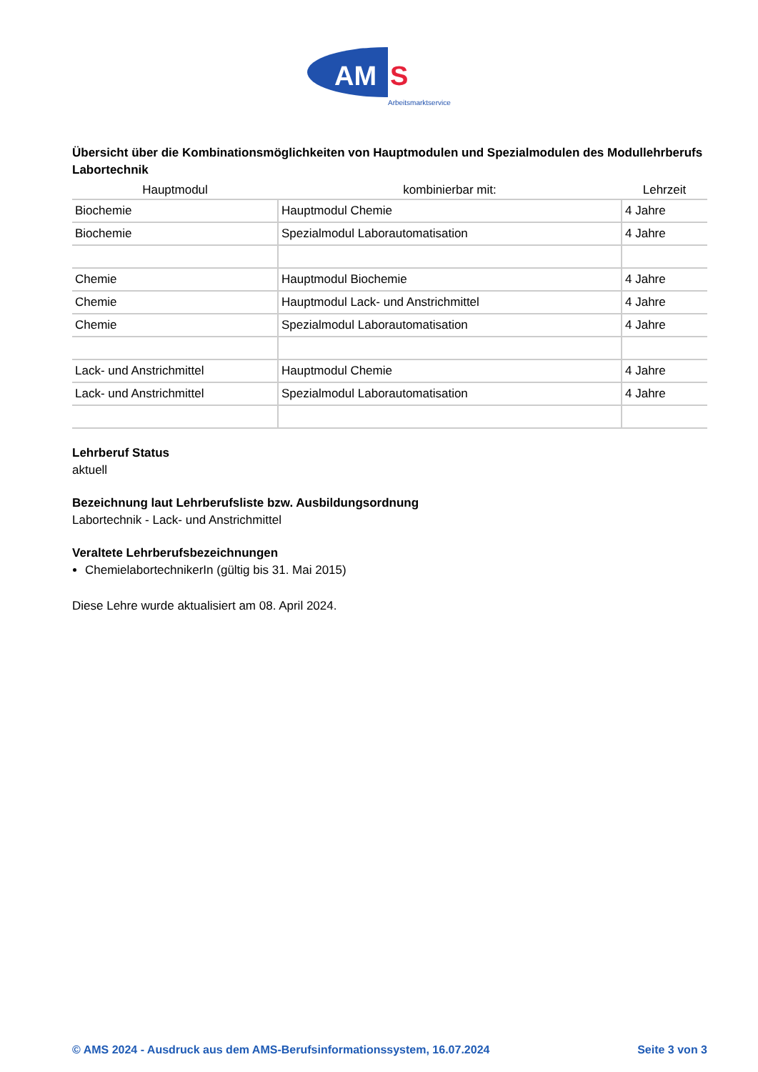AM
S
Arbeitsmarktservice
Übersicht über die Kombinationsmöglichkeiten von Hauptmodulen und Spezialmodulen des Modullehrberufs Labortechnik
| Hauptmodul | kombinierbar mit: | Lehrzeit |
| --- | --- | --- |
| Biochemie | Hauptmodul Chemie | 4 Jahre |
| Biochemie | Spezialmodul Laborautomatisation | 4 Jahre |
| Chemie | Hauptmodul Biochemie | 4 Jahre |
| Chemie | Hauptmodul Lack- und Anstrichmittel | 4 Jahre |
| Chemie | Spezialmodul Laborautomatisation | 4 Jahre |
| Lack- und Anstrichmittel | Hauptmodul Chemie | 4 Jahre |
| Lack- und Anstrichmittel | Spezialmodul Laborautomatisation | 4 Jahre |
Lehrberuf Status
aktuell
Bezeichnung laut Lehrberufsliste bzw. Ausbildungsordnung
Labortechnik - Lack- und Anstrichmittel
Veraltete Lehrberufsbezeichnungen
ChemielabortechnikerIn (gültig bis 31. Mai 2015)
Diese Lehre wurde aktualisiert am 08. April 2024.
© AMS 2024 - Ausdruck aus dem AMS-Berufsinformationssystem, 16.07.2024 Seite 3 von 3